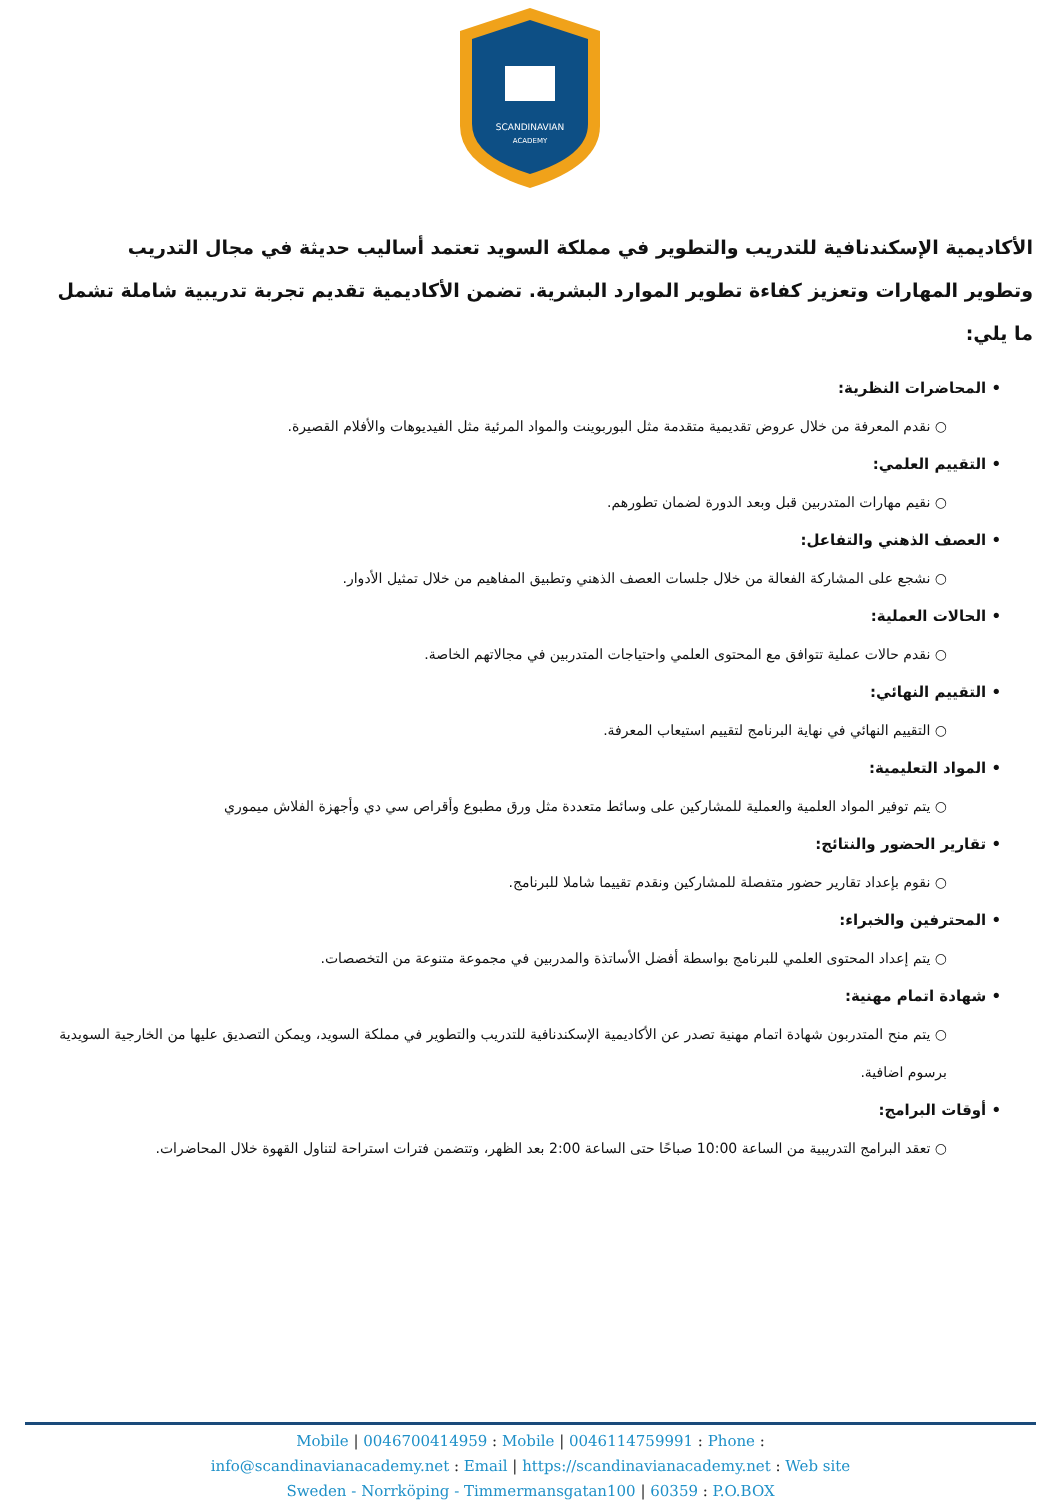SCANDINAVIAN
ACADEMY
الأكاديمية الإسكندنافية للتدريب والتطوير في مملكة السويد تعتمد أساليب حديثة في مجال التدريب وتطوير المهارات وتعزيز كفاءة تطوير الموارد البشرية. تضمن الأكاديمية تقديم تجربة تدريبية شاملة تشمل ما يلي:
• المحاضرات النظرية:
○ نقدم المعرفة من خلال عروض تقديمية متقدمة مثل البوربوينت والمواد المرئية مثل الفيديوهات والأفلام القصيرة.
• التقييم العلمي:
○ نقيم مهارات المتدربين قبل وبعد الدورة لضمان تطورهم.
• العصف الذهني والتفاعل:
○ نشجع على المشاركة الفعالة من خلال جلسات العصف الذهني وتطبيق المفاهيم من خلال تمثيل الأدوار.
• الحالات العملية:
○ نقدم حالات عملية تتوافق مع المحتوى العلمي واحتياجات المتدربين في مجالاتهم الخاصة.
• التقييم النهائي:
○ التقييم النهائي في نهاية البرنامج لتقييم استيعاب المعرفة.
• المواد التعليمية:
○ يتم توفير المواد العلمية والعملية للمشاركين على وسائط متعددة مثل ورق مطبوع وأقراص سي دي وأجهزة الفلاش ميموري
• تقارير الحضور والنتائج:
○ نقوم بإعداد تقارير حضور متفصلة للمشاركين ونقدم تقييما شاملا للبرنامج.
• المحترفين والخبراء:
○ يتم إعداد المحتوى العلمي للبرنامج بواسطة أفضل الأساتذة والمدربين في مجموعة متنوعة من التخصصات.
• شهادة اتمام مهنية:
○ يتم منح المتدربون شهادة اتمام مهنية تصدر عن الأكاديمية الإسكندنافية للتدريب والتطوير في مملكة السويد، ويمكن التصديق عليها من الخارجية السويدية برسوم اضافية.
• أوقات البرامج:
○ تعقد البرامج التدريبية من الساعة 10:00 صباحًا حتى الساعة 2:00 بعد الظهر، وتتضمن فترات استراحة لتناول القهوة خلال المحاضرات.
Mobile | 0046700414959 : Mobile | 0046114759991 : Phone :
info@scandinavianacademy.net : Email | https://scandinavianacademy.net : Web site
Sweden - Norrköping - Timmermansgatan100 | 60359 : P.O.BOX